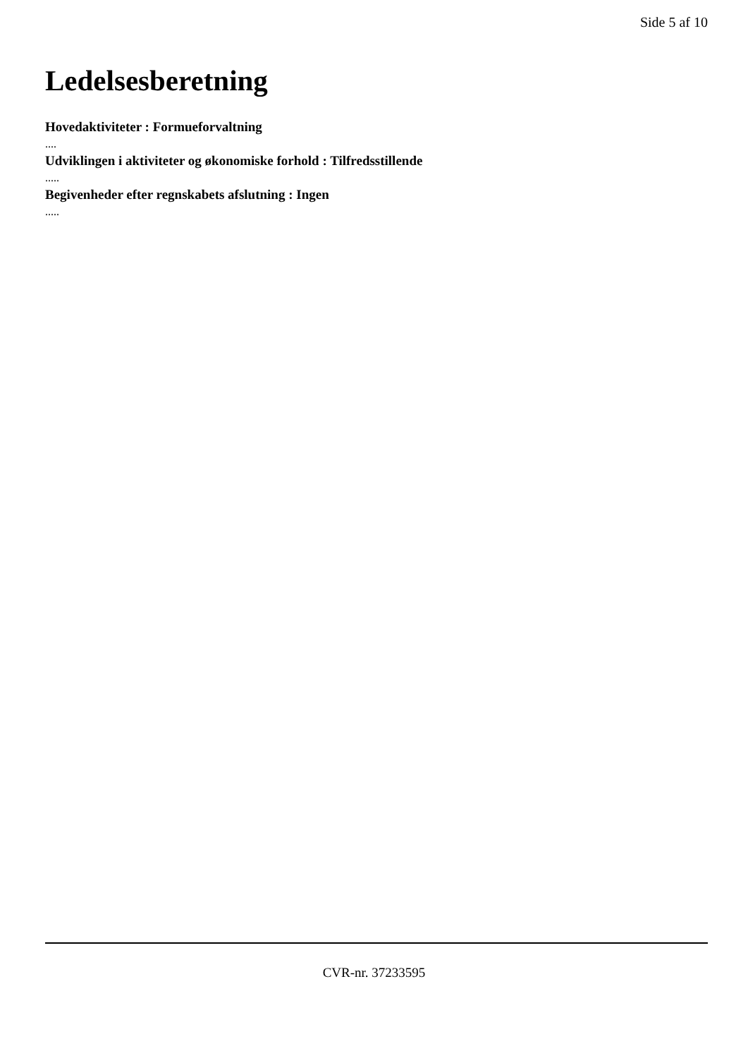Side 5 af 10
Ledelsesberetning
Hovedaktiviteter : Formueforvaltning
....
Udviklingen i aktiviteter og økonomiske forhold : Tilfredsstillende
.....
Begivenheder efter regnskabets afslutning : Ingen
.....
CVR-nr. 37233595